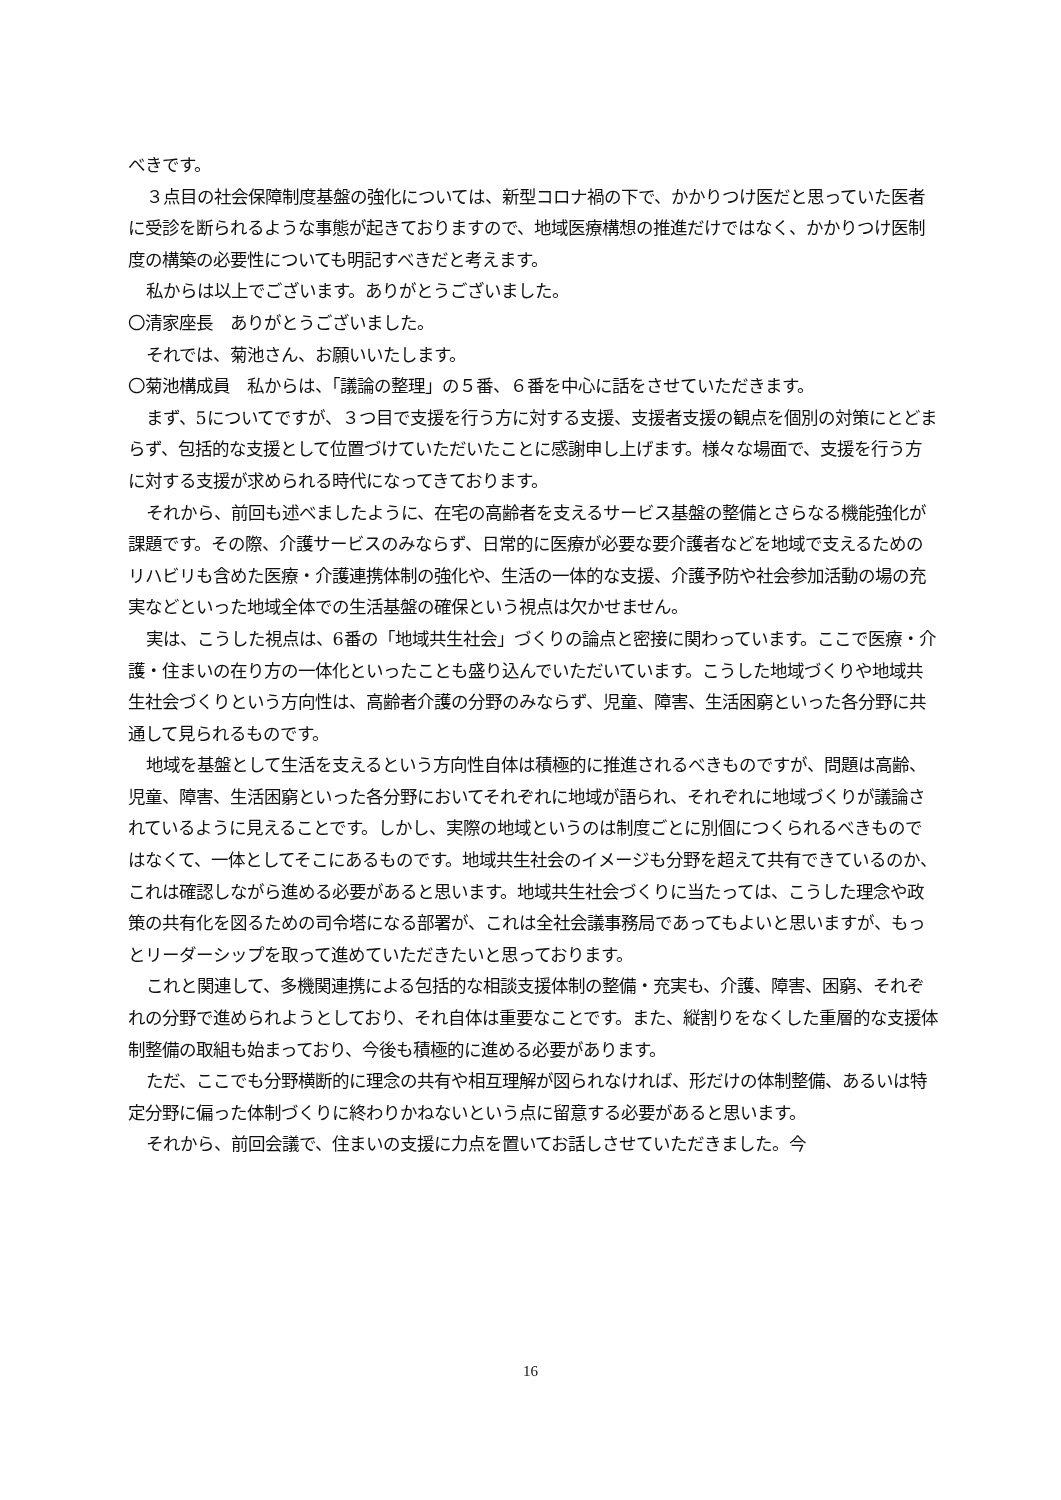べきです。
３点目の社会保障制度基盤の強化については、新型コロナ禍の下で、かかりつけ医だと思っていた医者に受診を断られるような事態が起きておりますので、地域医療構想の推進だけではなく、かかりつけ医制度の構築の必要性についても明記すべきだと考えます。
私からは以上でございます。ありがとうございました。
〇清家座長　ありがとうございました。
それでは、菊池さん、お願いいたします。
〇菊池構成員　私からは、「議論の整理」の５番、６番を中心に話をさせていただきます。
まず、5についてですが、３つ目で支援を行う方に対する支援、支援者支援の観点を個別の対策にとどまらず、包括的な支援として位置づけていただいたことに感謝申し上げます。様々な場面で、支援を行う方に対する支援が求められる時代になってきております。
それから、前回も述べましたように、在宅の高齢者を支えるサービス基盤の整備とさらなる機能強化が課題です。その際、介護サービスのみならず、日常的に医療が必要な要介護者などを地域で支えるためのリハビリも含めた医療・介護連携体制の強化や、生活の一体的な支援、介護予防や社会参加活動の場の充実などといった地域全体での生活基盤の確保という視点は欠かせません。
実は、こうした視点は、6番の「地域共生社会」づくりの論点と密接に関わっています。ここで医療・介護・住まいの在り方の一体化といったことも盛り込んでいただいています。こうした地域づくりや地域共生社会づくりという方向性は、高齢者介護の分野のみならず、児童、障害、生活困窮といった各分野に共通して見られるものです。
地域を基盤として生活を支えるという方向性自体は積極的に推進されるべきものですが、問題は高齢、児童、障害、生活困窮といった各分野においてそれぞれに地域が語られ、それぞれに地域づくりが議論されているように見えることです。しかし、実際の地域というのは制度ごとに別個につくられるべきものではなくて、一体としてそこにあるものです。地域共生社会のイメージも分野を超えて共有できているのか、これは確認しながら進める必要があると思います。地域共生社会づくりに当たっては、こうした理念や政策の共有化を図るための司令塔になる部署が、これは全社会議事務局であってもよいと思いますが、もっとリーダーシップを取って進めていただきたいと思っております。
これと関連して、多機関連携による包括的な相談支援体制の整備・充実も、介護、障害、困窮、それぞれの分野で進められようとしており、それ自体は重要なことです。また、縦割りをなくした重層的な支援体制整備の取組も始まっており、今後も積極的に進める必要があります。
ただ、ここでも分野横断的に理念の共有や相互理解が図られなければ、形だけの体制整備、あるいは特定分野に偏った体制づくりに終わりかねないという点に留意する必要があると思います。
それから、前回会議で、住まいの支援に力点を置いてお話しさせていただきました。今
16